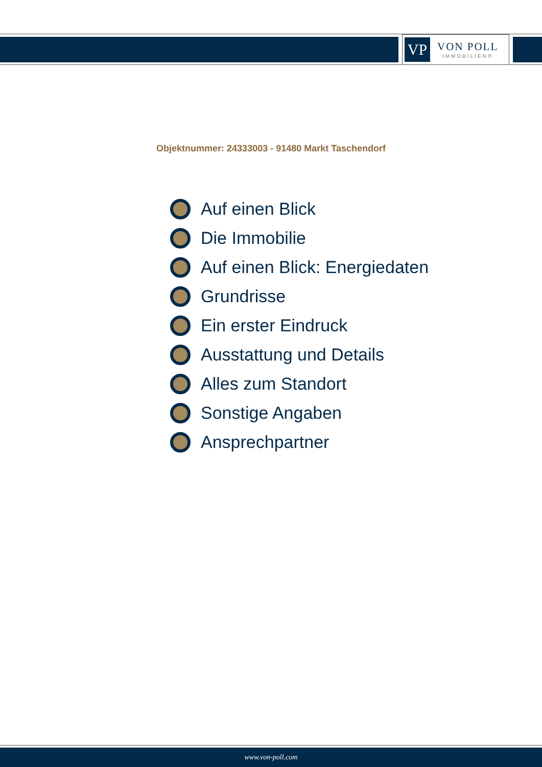VP
VON POLL
IMMOBILIEN®
Objektnummer: 24333003 - 91480 Markt Taschendorf
Auf einen Blick
Die Immobilie
Auf einen Blick: Energiedaten
Grundrisse
Ein erster Eindruck
Ausstattung und Details
Alles zum Standort
Sonstige Angaben
Ansprechpartner
www.von-poll.com